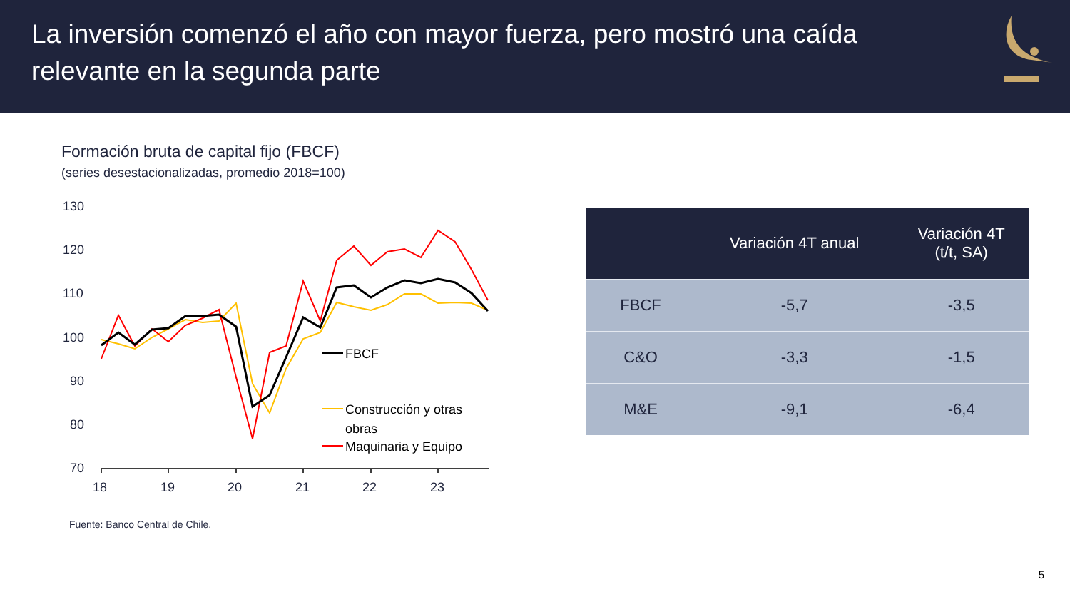La inversión comenzó el año con mayor fuerza, pero mostró una caída
relevante en la segunda parte
Formación bruta de capital fijo (FBCF)
(series desestacionalizadas, promedio 2018=100)
130
120
110
100
90
80
70
18
19
20
21
22
23
FBCF
Construcción y otras
obras
Maquinaria y Equipo
Fuente: Banco Central de Chile.
| | Variación 4T anual | Variación 4T (t/t, SA) |
| --- | --- | --- |
| FBCF | -5,7 | -3,5 |
| C&O | -3,3 | -1,5 |
| M&E | -9,1 | -6,4 |
5